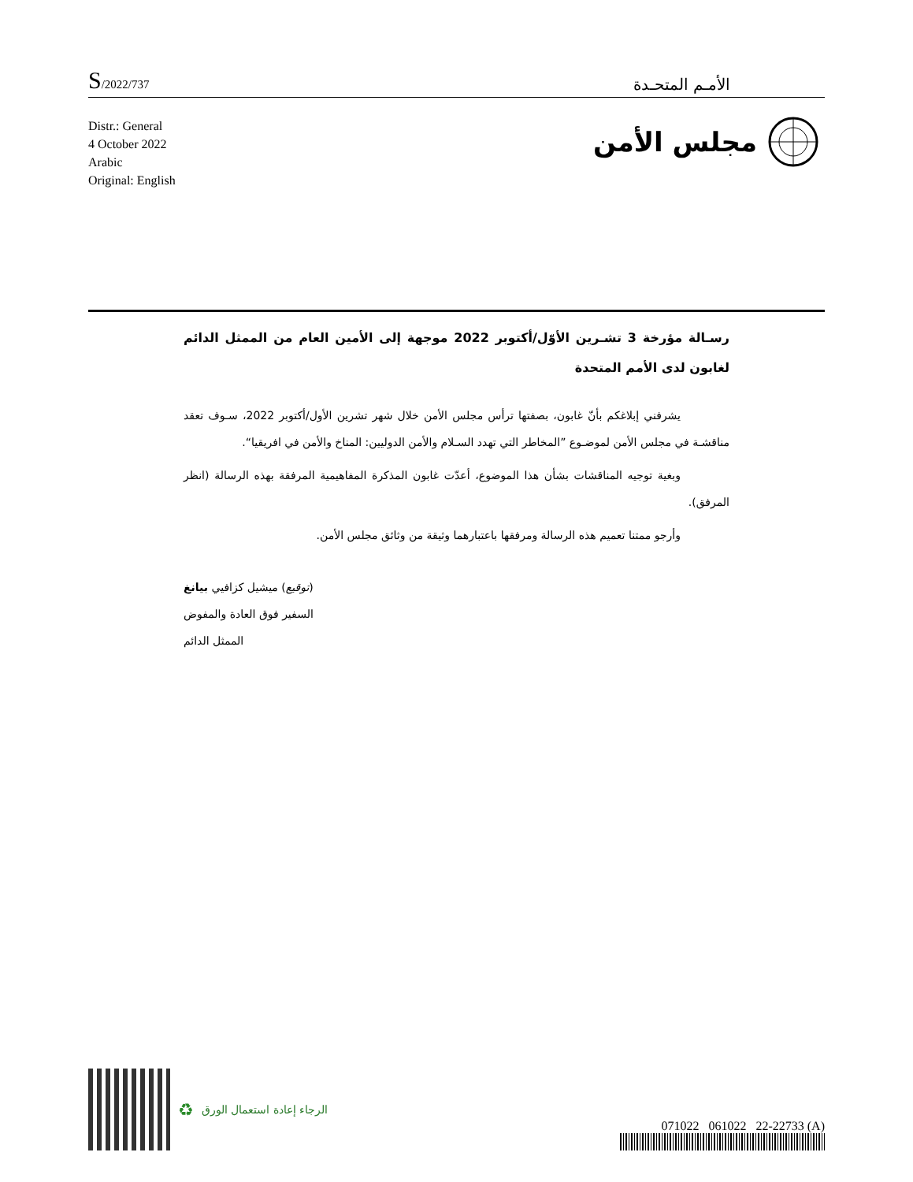S/2022/737
الأمـم المتحـدة
مجلس الأمن
Distr.: General
4 October 2022
Arabic
Original: English
رسـالة مؤرخة 3 تشـرين الأوّل/أكتوبر 2022 موجهة إلى الأمين العام من الممثل الدائم لغابون لدى الأمم المتحدة
يشرفني إبلاغكم بأنّ غابون، بصفتها ترأس مجلس الأمن خلال شهر تشرين الأول/أكتوبر 2022، سـوف تعقد مناقشـة في مجلس الأمن لموضـوع ”المخاطر التي تهدد السـلام والأمن الدوليين: المناخ والأمن في افريقيا“.
وبغية توجيه المناقشات بشأن هذا الموضوع، أعدّت غابون المذكرة المفاهيمية المرفقة بهذه الرسالة (انظر المرفق).
وأرجو ممتنا تعميم هذه الرسالة ومرفقها باعتبارهما وثيقة من وثائق مجلس الأمن.
(توقيع) ميشيل كزافيي بيانغ
السفير فوق العادة والمفوض
الممثل الدائم
♻ الرجاء إعادة استعمال الورق
071022 061022 22-22733 (A)